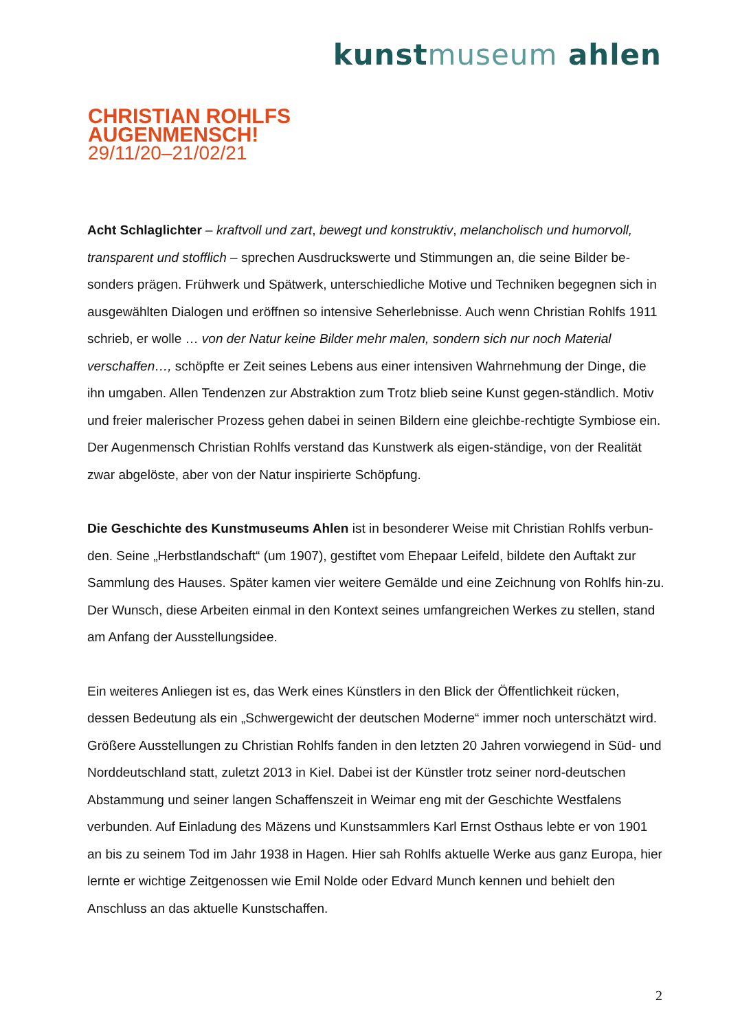kunstmuseum ahlen
CHRISTIAN ROHLFS
AUGENMENSCH!
29/11/20–21/02/21
Acht Schlaglichter – kraftvoll und zart, bewegt und konstruktiv, melancholisch und humorvoll, transparent und stofflich – sprechen Ausdruckswerte und Stimmungen an, die seine Bilder be-sonders prägen. Frühwerk und Spätwerk, unterschiedliche Motive und Techniken begegnen sich in ausgewählten Dialogen und eröffnen so intensive Seherlebnisse. Auch wenn Christian Rohlfs 1911 schrieb, er wolle … von der Natur keine Bilder mehr malen, sondern sich nur noch Material verschaffen…, schöpfte er Zeit seines Lebens aus einer intensiven Wahrnehmung der Dinge, die ihn umgaben. Allen Tendenzen zur Abstraktion zum Trotz blieb seine Kunst gegen-ständlich. Motiv und freier malerischer Prozess gehen dabei in seinen Bildern eine gleichbe-rechtigte Symbiose ein. Der Augenmensch Christian Rohlfs verstand das Kunstwerk als eigen-ständige, von der Realität zwar abgelöste, aber von der Natur inspirierte Schöpfung.
Die Geschichte des Kunstmuseums Ahlen ist in besonderer Weise mit Christian Rohlfs verbun-den. Seine „Herbstlandschaft“ (um 1907), gestiftet vom Ehepaar Leifeld, bildete den Auftakt zur Sammlung des Hauses. Später kamen vier weitere Gemälde und eine Zeichnung von Rohlfs hin-zu. Der Wunsch, diese Arbeiten einmal in den Kontext seines umfangreichen Werkes zu stellen, stand am Anfang der Ausstellungsidee.
Ein weiteres Anliegen ist es, das Werk eines Künstlers in den Blick der Öffentlichkeit rücken, dessen Bedeutung als ein „Schwergewicht der deutschen Moderne“ immer noch unterschätzt wird. Größere Ausstellungen zu Christian Rohlfs fanden in den letzten 20 Jahren vorwiegend in Süd- und Norddeutschland statt, zuletzt 2013 in Kiel. Dabei ist der Künstler trotz seiner nord-deutschen Abstammung und seiner langen Schaffenszeit in Weimar eng mit der Geschichte Westfalens verbunden. Auf Einladung des Mäzens und Kunstsammlers Karl Ernst Osthaus lebte er von 1901 an bis zu seinem Tod im Jahr 1938 in Hagen. Hier sah Rohlfs aktuelle Werke aus ganz Europa, hier lernte er wichtige Zeitgenossen wie Emil Nolde oder Edvard Munch kennen und behielt den Anschluss an das aktuelle Kunstschaffen.
2